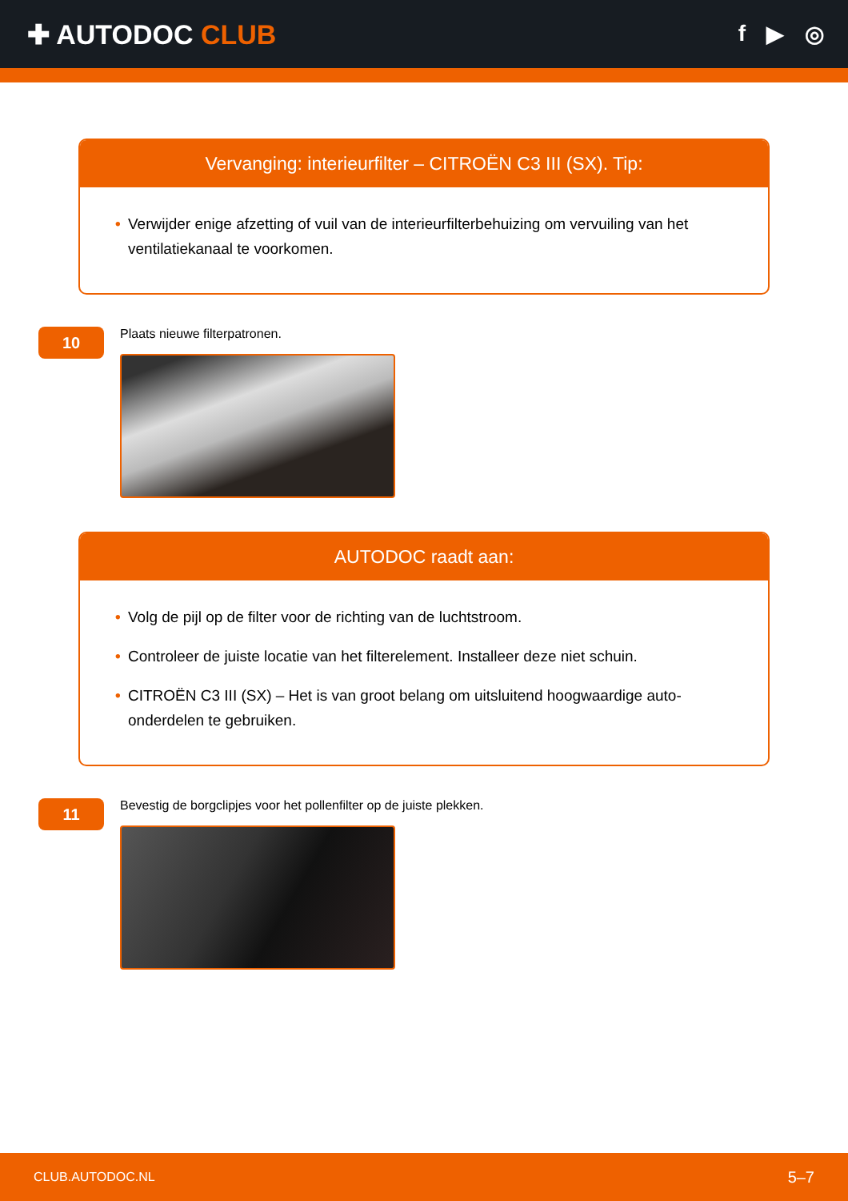✚ AUTODOC CLUB
f ▶ ◎
Vervanging: interieurfilter – CITROËN C3 III (SX). Tip:
• Verwijder enige afzetting of vuil van de interieurfilterbehuizing om vervuiling van het ventilatiekanaal te voorkomen.
10
Plaats nieuwe filterpatronen.
AUTODOC raadt aan:
• Volg de pijl op de filter voor de richting van de luchtstroom.
• Controleer de juiste locatie van het filterelement. Installeer deze niet schuin.
• CITROËN C3 III (SX) – Het is van groot belang om uitsluitend hoogwaardige auto-onderdelen te gebruiken.
11
Bevestig de borgclipjes voor het pollenfilter op de juiste plekken.
CLUB.AUTODOC.NL 5–7